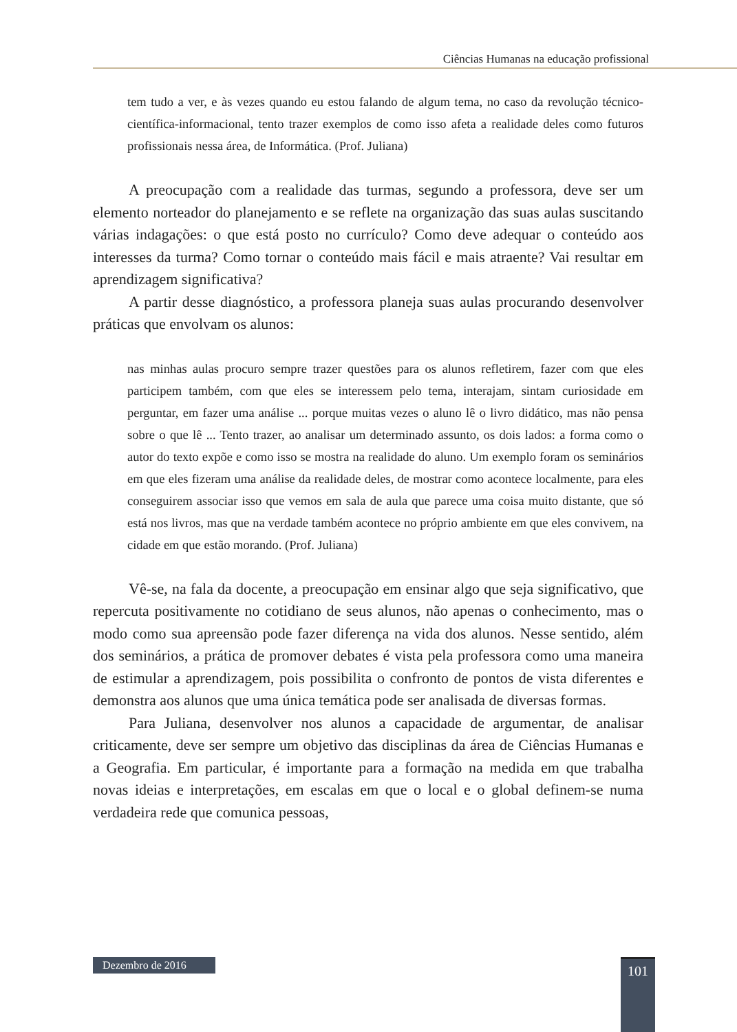Ciências Humanas na educação profissional
tem tudo a ver, e às vezes quando eu estou falando de algum tema, no caso da revolução técnico-científica-informacional, tento trazer exemplos de como isso afeta a realidade deles como futuros profissionais nessa área, de Informática. (Prof. Juliana)
A preocupação com a realidade das turmas, segundo a professora, deve ser um elemento norteador do planejamento e se reflete na organização das suas aulas suscitando várias indagações: o que está posto no currículo? Como deve adequar o conteúdo aos interesses da turma? Como tornar o conteúdo mais fácil e mais atraente? Vai resultar em aprendizagem significativa?
A partir desse diagnóstico, a professora planeja suas aulas procurando desenvolver práticas que envolvam os alunos:
nas minhas aulas procuro sempre trazer questões para os alunos refletirem, fazer com que eles participem também, com que eles se interessem pelo tema, interajam, sintam curiosidade em perguntar, em fazer uma análise ... porque muitas vezes o aluno lê o livro didático, mas não pensa sobre o que lê ... Tento trazer, ao analisar um determinado assunto, os dois lados: a forma como o autor do texto expõe e como isso se mostra na realidade do aluno. Um exemplo foram os seminários em que eles fizeram uma análise da realidade deles, de mostrar como acontece localmente, para eles conseguirem associar isso que vemos em sala de aula que parece uma coisa muito distante, que só está nos livros, mas que na verdade também acontece no próprio ambiente em que eles convivem, na cidade em que estão morando. (Prof. Juliana)
Vê-se, na fala da docente, a preocupação em ensinar algo que seja significativo, que repercuta positivamente no cotidiano de seus alunos, não apenas o conhecimento, mas o modo como sua apreensão pode fazer diferença na vida dos alunos. Nesse sentido, além dos seminários, a prática de promover debates é vista pela professora como uma maneira de estimular a aprendizagem, pois possibilita o confronto de pontos de vista diferentes e demonstra aos alunos que uma única temática pode ser analisada de diversas formas.
Para Juliana, desenvolver nos alunos a capacidade de argumentar, de analisar criticamente, deve ser sempre um objetivo das disciplinas da área de Ciências Humanas e a Geografia. Em particular, é importante para a formação na medida em que trabalha novas ideias e interpretações, em escalas em que o local e o global definem-se numa verdadeira rede que comunica pessoas,
Dezembro de 2016
101